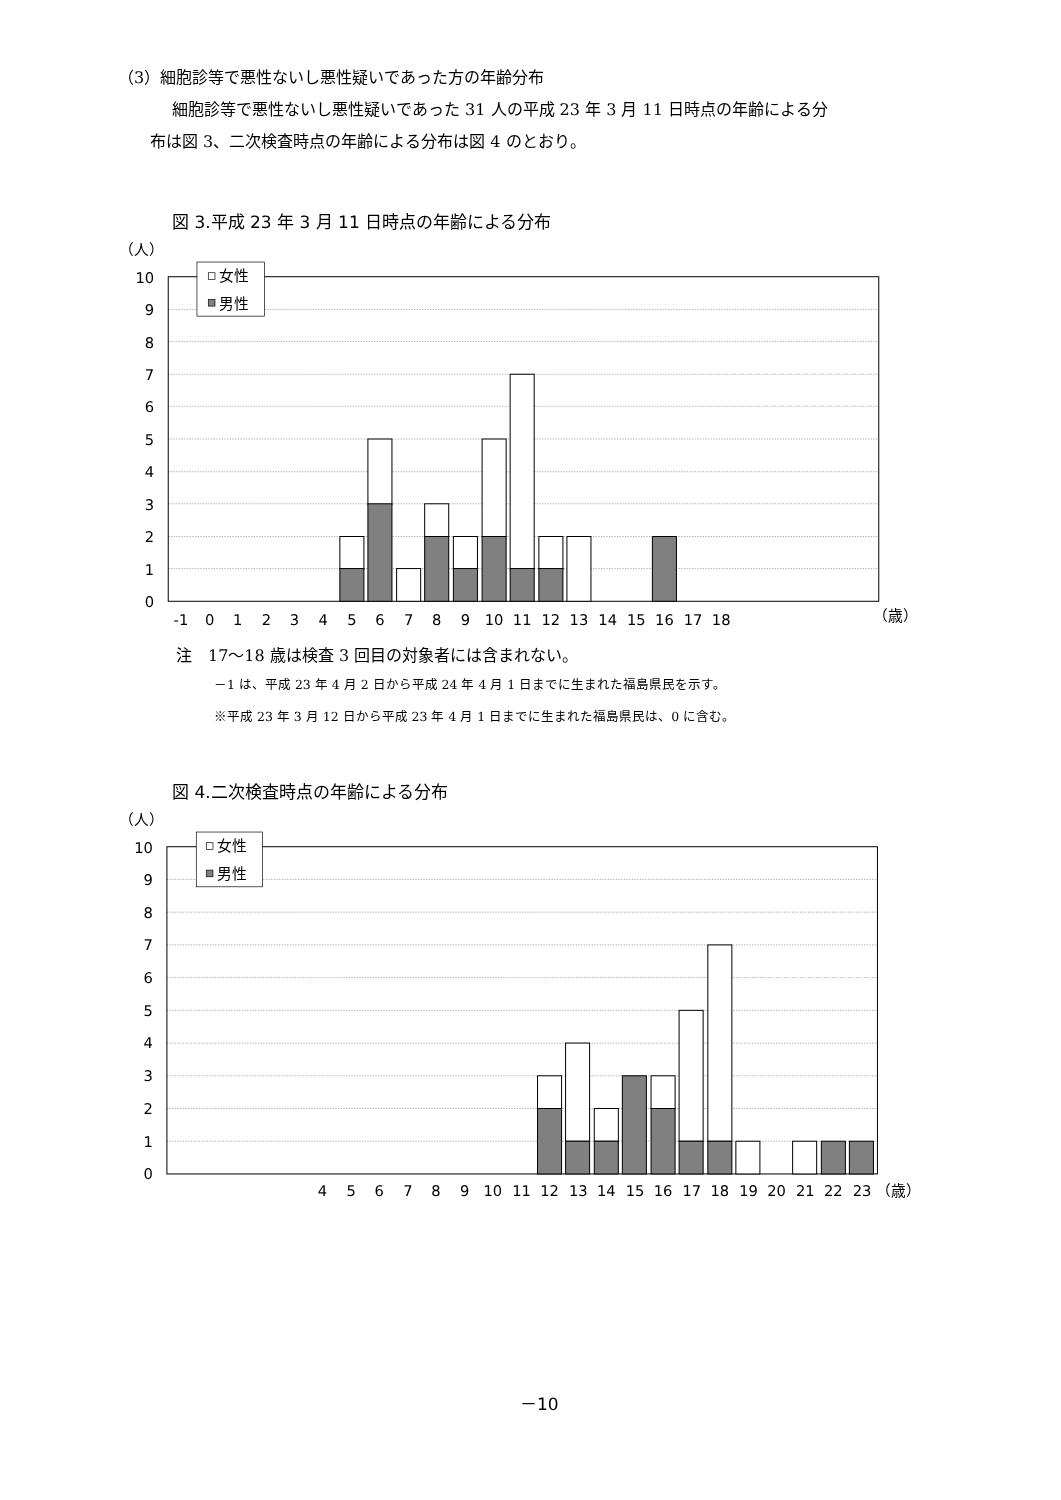（3）細胞診等で悪性ないし悪性疑いであった方の年齢分布
細胞診等で悪性ないし悪性疑いであった 31 人の平成 23 年 3 月 11 日時点の年齢による分
布は図 3、二次検査時点の年齢による分布は図 4 のとおり。
図 3.平成 23 年 3 月 11 日時点の年齢による分布
（人）
10
9
8
7
6
5
4
3
2
1
0
女性
男性
-1
0
1
2
3
4
5
6
7
8
9
10
11
12
13
14
15
16
17
18
（歳）
注　17～18 歳は検査 3 回目の対象者には含まれない。
－1 は、平成 23 年 4 月 2 日から平成 24 年 4 月 1 日までに生まれた福島県民を示す。
※平成 23 年 3 月 12 日から平成 23 年 4 月 1 日までに生まれた福島県民は、0 に含む。
図 4.二次検査時点の年齢による分布
（人）
10
9
8
7
6
5
4
3
2
1
0
女性
男性
4
5
6
7
8
9
10
11
12
13
14
15
16
17
18
19
20
21
22
23
（歳）
－10